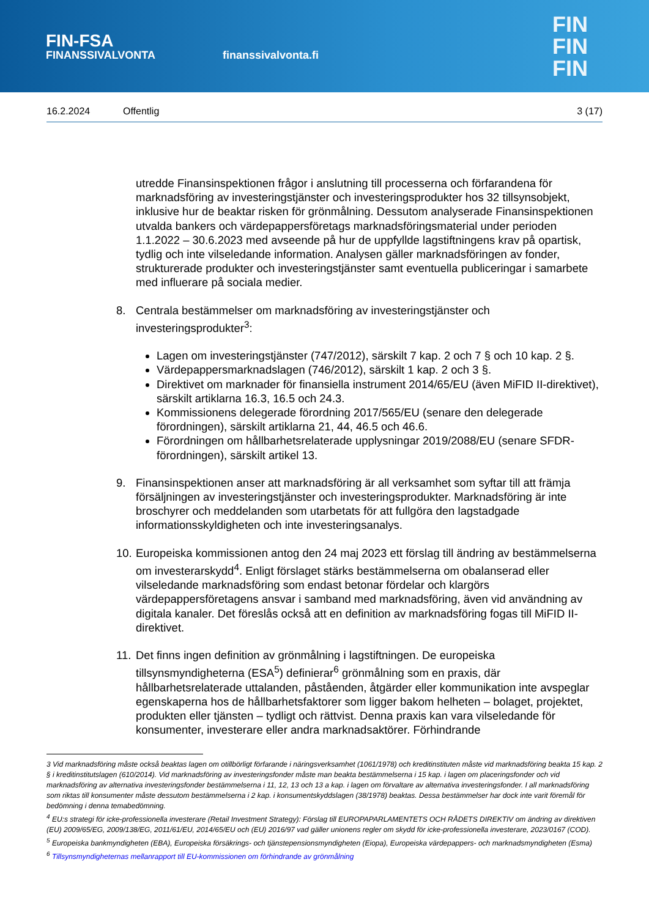FIN-FSA
FINANSSIVALVONTA
finanssivalvonta.fi
FIN
FIN
FIN
16.2.2024 Offentlig 3 (17)
utredde Finansinspektionen frågor i anslutning till processerna och förfarandena för marknadsföring av investeringstjänster och investeringsprodukter hos 32 tillsynsobjekt, inklusive hur de beaktar risken för grönmålning. Dessutom analyserade Finansinspektionen utvalda bankers och värdepappersföretags marknadsföringsmaterial under perioden 1.1.2022 – 30.6.2023 med avseende på hur de uppfyllde lagstiftningens krav på opartisk, tydlig och inte vilseledande information. Analysen gäller marknadsföringen av fonder, strukturerade produkter och investeringstjänster samt eventuella publiceringar i samarbete med influerare på sociala medier.
8. Centrala bestämmelser om marknadsföring av investeringstjänster och investeringsprodukter<sup>3</sup>:
Lagen om investeringstjänster (747/2012), särskilt 7 kap. 2 och 7 § och 10 kap. 2 §.
Värdepappersmarknadslagen (746/2012), särskilt 1 kap. 2 och 3 §.
Direktivet om marknader för finansiella instrument 2014/65/EU (även MiFID II-direktivet), särskilt artiklarna 16.3, 16.5 och 24.3.
Kommissionens delegerade förordning 2017/565/EU (senare den delegerade förordningen), särskilt artiklarna 21, 44, 46.5 och 46.6.
Förordningen om hållbarhetsrelaterade upplysningar 2019/2088/EU (senare SFDR-förordningen), särskilt artikel 13.
9. Finansinspektionen anser att marknadsföring är all verksamhet som syftar till att främja försäljningen av investeringstjänster och investeringsprodukter. Marknadsföring är inte broschyrer och meddelanden som utarbetats för att fullgöra den lagstadgade informationsskyldigheten och inte investeringsanalys.
10.
Europeiska kommissionen antog den 24 maj 2023 ett förslag till ändring av bestämmelserna om investerarskydd<sup>4</sup>. Enligt förslaget stärks bestämmelserna om obalanserad eller vilseledande marknadsföring som endast betonar fördelar och klargörs värdepappersföretagens ansvar i samband med marknadsföring, även vid användning av digitala kanaler. Det föreslås också att en definition av marknadsföring fogas till MiFID II-direktivet.
11.
Det finns ingen definition av grönmålning i lagstiftningen. De europeiska tillsynsmyndigheterna (ESA<sup>5</sup>) definierar<sup>6</sup> grönmålning som en praxis, där hållbarhetsrelaterade uttalanden, påståenden, åtgärder eller kommunikation inte avspeglar egenskaperna hos de hållbarhetsfaktorer som ligger bakom helheten – bolaget, projektet, produkten eller tjänsten – tydligt och rättvist. Denna praxis kan vara vilseledande för konsumenter, investerare eller andra marknadsaktörer. Förhindrande
3 Vid marknadsföring måste också beaktas lagen om otillbörligt förfarande i näringsverksamhet (1061/1978) och kreditinstituten måste vid marknadsföring beakta 15 kap. 2 § i kreditinstitutslagen (610/2014). Vid marknadsföring av investeringsfonder måste man beakta bestämmelserna i 15 kap. i lagen om placeringsfonder och vid marknadsföring av alternativa investeringsfonder bestämmelserna i 11, 12, 13 och 13 a kap. i lagen om förvaltare av alternativa investeringsfonder. I all marknadsföring som riktas till konsumenter måste dessutom bestämmelserna i 2 kap. i konsumentskyddslagen (38/1978) beaktas. Dessa bestämmelser har dock inte varit föremål för bedömning i denna temabedömning.
<sup>4</sup> EU:s strategi för icke-professionella investerare (Retail Investment Strategy): Förslag till EUROPAPARLAMENTETS OCH RÅDETS DIREKTIV om ändring av direktiven (EU) 2009/65/EG, 2009/138/EG, 2011/61/EU, 2014/65/EU och (EU) 2016/97 vad gäller unionens regler om skydd för icke-professionella investerare, 2023/0167 (COD).
<sup>5</sup> Europeiska bankmyndigheten (EBA), Europeiska försäkrings- och tjänstepensionsmyndigheten (Eiopa), Europeiska värdepappers- och marknadsmyndigheten (Esma)
<sup>6</sup> Tillsynsmyndigheternas mellanrapport till EU-kommissionen om förhindrande av grönmålning